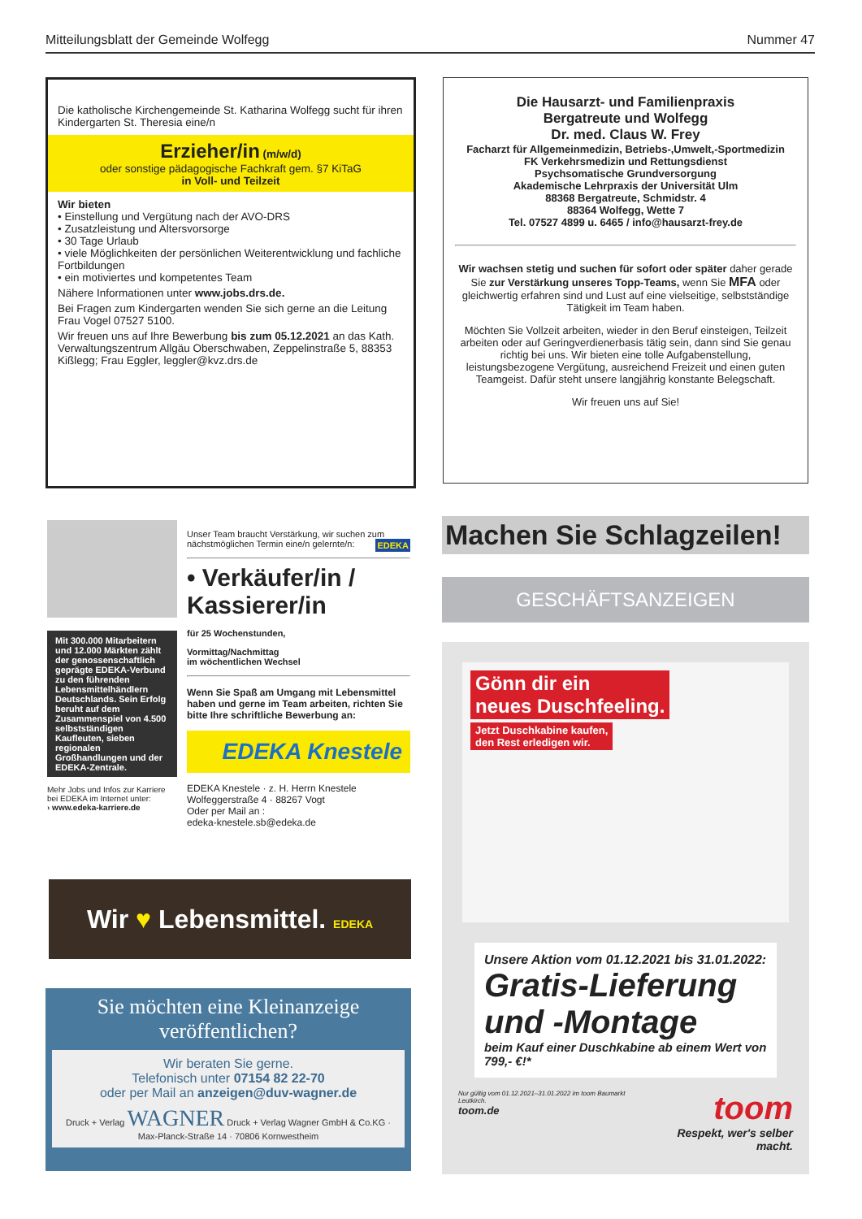Mitteilungsblatt der Gemeinde Wolfegg Nummer 47
Die katholische Kirchengemeinde St. Katharina Wolfegg sucht für ihren Kindergarten St. Theresia eine/n
Erzieher/in (m/w/d)
oder sonstige pädagogische Fachkraft gem. §7 KiTaG
in Voll- und Teilzeit
Wir bieten
• Einstellung und Vergütung nach der AVO-DRS
• Zusatzleistung und Altersvorsorge
• 30 Tage Urlaub
• viele Möglichkeiten der persönlichen Weiterentwicklung und fachliche Fortbildungen
• ein motiviertes und kompetentes Team
Nähere Informationen unter www.jobs.drs.de.
Bei Fragen zum Kindergarten wenden Sie sich gerne an die Leitung Frau Vogel 07527 5100.
Wir freuen uns auf Ihre Bewerbung bis zum 05.12.2021 an das Kath. Verwaltungszentrum Allgäu Oberschwaben, Zeppelinstraße 5, 88353 Kißlegg; Frau Eggler, leggler@kvz.drs.de
Die Hausarzt- und Familienpraxis
Bergatreute und Wolfegg
Dr. med. Claus W. Frey
Facharzt für Allgemeinmedizin, Betriebs-,Umwelt,-Sportmedizin
FK Verkehrsmedizin und Rettungsdienst
Psychsomatische Grundversorgung
Akademische Lehrpraxis der Universität Ulm
88368 Bergatreute, Schmidstr. 4
88364 Wolfegg, Wette 7
Tel. 07527 4899 u. 6465 / info@hausarzt-frey.de
Wir wachsen stetig und suchen für sofort oder später daher gerade Sie zur Verstärkung unseres Topp-Teams, wenn Sie MFA oder gleichwertig erfahren sind und Lust auf eine vielseitige, selbstständige Tätigkeit im Team haben.
Möchten Sie Vollzeit arbeiten, wieder in den Beruf einsteigen, Teilzeit arbeiten oder auf Geringverdienerbasis tätig sein, dann sind Sie genau richtig bei uns. Wir bieten eine tolle Aufgabenstellung, leistungsbezogene Vergütung, ausreichend Freizeit und einen guten Teamgeist. Dafür steht unsere langjährig konstante Belegschaft.
Wir freuen uns auf Sie!
Mit 300.000 Mitarbeitern und 12.000 Märkten zählt der genossenschaftlich geprägte EDEKA-Verbund zu den führenden Lebensmittelhändlern Deutschlands. Sein Erfolg beruht auf dem Zusammenspiel von 4.500 selbstständigen Kaufleuten, sieben regionalen Großhandlungen und der EDEKA-Zentrale.
Mehr Jobs und Infos zur Karriere bei EDEKA im Internet unter:
› www.edeka-karriere.de
Unser Team braucht Verstärkung, wir suchen zum nächstmöglichen Termin eine/n gelernte/n: EDEKA
• Verkäufer/in /
Kassierer/in
für 25 Wochenstunden,
Vormittag/Nachmittag
im wöchentlichen Wechsel
Wenn Sie Spaß am Umgang mit Lebensmittel haben und gerne im Team arbeiten, richten Sie bitte Ihre schriftliche Bewerbung an:
EDEKA Knestele
EDEKA Knestele · z. H. Herrn Knestele
Wolfeggerstraße 4 · 88267 Vogt
Oder per Mail an :
edeka-knestele.sb@edeka.de
Wir ♥ Lebensmittel. EDEKA
Sie möchten eine Kleinanzeige veröffentlichen?
Wir beraten Sie gerne.
Telefonisch unter 07154 82 22-70
oder per Mail an anzeigen@duv-wagner.de
Druck + Verlag WAGNER Druck + Verlag Wagner GmbH & Co.KG · Max-Planck-Straße 14 · 70806 Kornwestheim
Machen Sie Schlagzeilen!
GESCHÄFTSANZEIGEN
Gönn dir ein
neues Duschfeeling.
Jetzt Duschkabine kaufen,
den Rest erledigen wir.
Unsere Aktion vom 01.12.2021 bis 31.01.2022:
Gratis-Lieferung
und -Montage
beim Kauf einer Duschkabine ab einem Wert von 799,- €!*
Nur gültig vom 01.12.2021–31.01.2022 im toom Baumarkt Leutkirch.
toom.de
toom
Respekt, wer's selber macht.